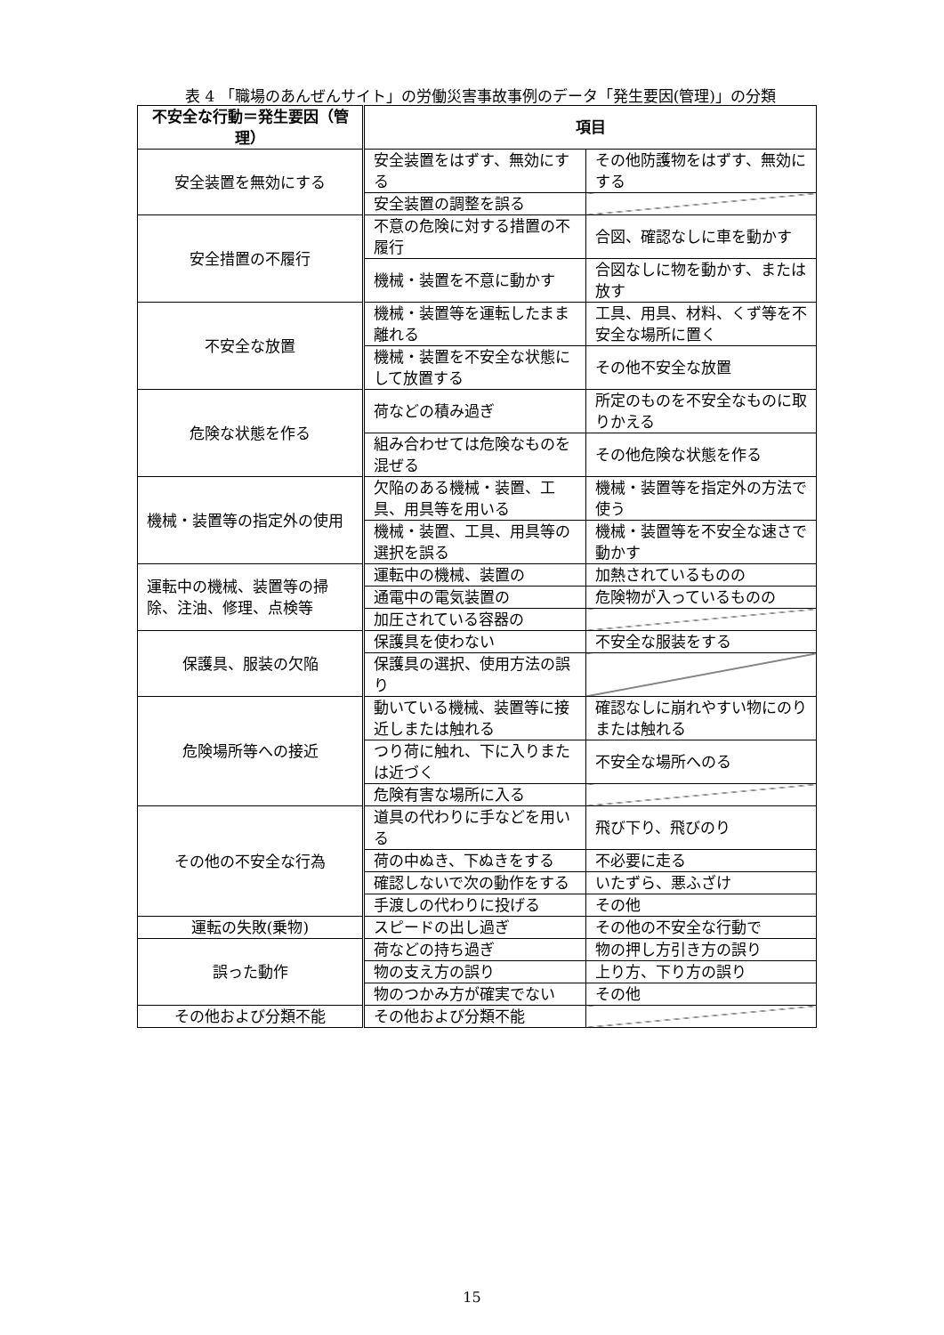表 4 「職場のあんぜんサイト」の労働災害事故事例のデータ「発生要因(管理)」の分類
| 不安全な行動＝発生要因（管理） | 項目 | |
| --- | --- | --- |
| 安全装置を無効にする | 安全装置をはずす、無効にする | その他防護物をはずす、無効にする |
| | 安全装置の調整を誤る | |
| 安全措置の不履行 | 不意の危険に対する措置の不履行 | 合図、確認なしに車を動かす |
| | 機械・装置を不意に動かす | 合図なしに物を動かす、または放す |
| 不安全な放置 | 機械・装置等を運転したまま離れる | 工具、用具、材料、くず等を不安全な場所に置く |
| | 機械・装置を不安全な状態にして放置する | その他不安全な放置 |
| 危険な状態を作る | 荷などの積み過ぎ | 所定のものを不安全なものに取りかえる |
| | 組み合わせては危険なものを混ぜる | その他危険な状態を作る |
| 機械・装置等の指定外の使用 | 欠陥のある機械・装置、工具、用具等を用いる | 機械・装置等を指定外の方法で使う |
| | 機械・装置、工具、用具等の選択を誤る | 機械・装置等を不安全な速さで動かす |
| 運転中の機械、装置等の掃除、注油、修理、点検等 | 運転中の機械、装置の | 加熱されているものの |
| | 通電中の電気装置の | 危険物が入っているものの |
| | 加圧されている容器の | |
| 保護具、服装の欠陥 | 保護具を使わない | 不安全な服装をする |
| | 保護具の選択、使用方法の誤り | |
| 危険場所等への接近 | 動いている機械、装置等に接近しまたは触れる | 確認なしに崩れやすい物にのりまたは触れる |
| | つり荷に触れ、下に入りまたは近づく | 不安全な場所へのる |
| | 危険有害な場所に入る | |
| その他の不安全な行為 | 道具の代わりに手などを用いる | 飛び下り、飛びのり |
| | 荷の中ぬき、下ぬきをする | 不必要に走る |
| | 確認しないで次の動作をする | いたずら、悪ふざけ |
| | 手渡しの代わりに投げる | その他 |
| 運転の失敗(乗物) | スピードの出し過ぎ | その他の不安全な行動で |
| 誤った動作 | 荷などの持ち過ぎ | 物の押し方引き方の誤り |
| | 物の支え方の誤り | 上り方、下り方の誤り |
| | 物のつかみ方が確実でない | その他 |
| その他および分類不能 | その他および分類不能 | |
15